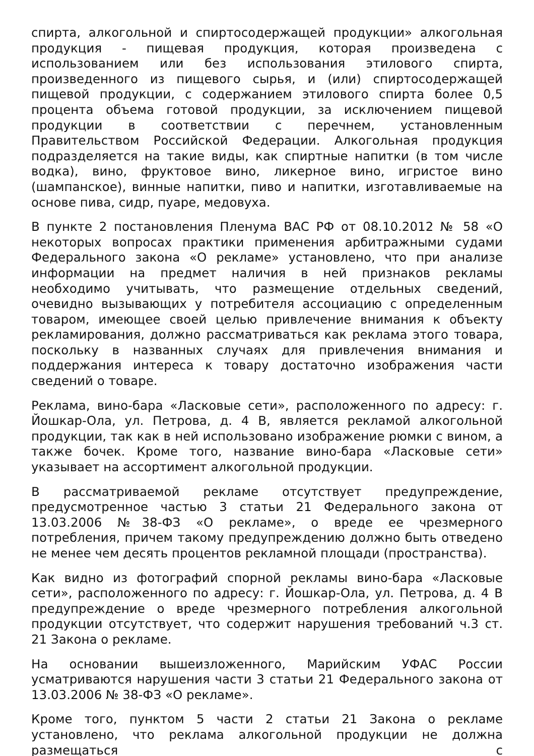спирта, алкогольной и спиртосодержащей продукции» алкогольная продукция - пищевая продукция, которая произведена с использованием или без использования этилового спирта, произведенного из пищевого сырья, и (или) спиртосодержащей пищевой продукции, с содержанием этилового спирта более 0,5 процента объема готовой продукции, за исключением пищевой продукции в соответствии с перечнем, установленным Правительством Российской Федерации. Алкогольная продукция подразделяется на такие виды, как спиртные напитки (в том числе водка), вино, фруктовое вино, ликерное вино, игристое вино (шампанское), винные напитки, пиво и напитки, изготавливаемые на основе пива, сидр, пуаре, медовуха.
В пункте 2 постановления Пленума ВАС РФ от 08.10.2012 № 58 «О некоторых вопросах практики применения арбитражными судами Федерального закона «О рекламе» установлено, что при анализе информации на предмет наличия в ней признаков рекламы необходимо учитывать, что размещение отдельных сведений, очевидно вызывающих у потребителя ассоциацию с определенным товаром, имеющее своей целью привлечение внимания к объекту рекламирования, должно рассматриваться как реклама этого товара, поскольку в названных случаях для привлечения внимания и поддержания интереса к товару достаточно изображения части сведений о товаре.
Реклама, вино-бара «Ласковые сети», расположенного по адресу: г. Йошкар-Ола, ул. Петрова, д. 4 В, является рекламой алкогольной продукции, так как в ней использовано изображение рюмки с вином, а также бочек. Кроме того, название вино-бара «Ласковые сети» указывает на ассортимент алкогольной продукции.
В рассматриваемой рекламе отсутствует предупреждение, предусмотренное частью 3 статьи 21 Федерального закона от 13.03.2006 №38-ФЗ «О рекламе», о вреде ее чрезмерного потребления, причем такому предупреждению должно быть отведено не менее чем десять процентов рекламной площади (пространства).
Как видно из фотографий спорной рекламы вино-бара «Ласковые сети», расположенного по адресу: г. Йошкар-Ола, ул. Петрова, д. 4 В предупреждение о вреде чрезмерного потребления алкогольной продукции отсутствует, что содержит нарушения требований ч.3 ст. 21 Закона о рекламе.
На основании вышеизложенного, Марийским УФАС России усматриваются нарушения части 3 статьи 21 Федерального закона от 13.03.2006 № 38-ФЗ «О рекламе».
Кроме того, пунктом 5 части 2 статьи 21 Закона о рекламе установлено, что реклама алкогольной продукции не должна размещаться с